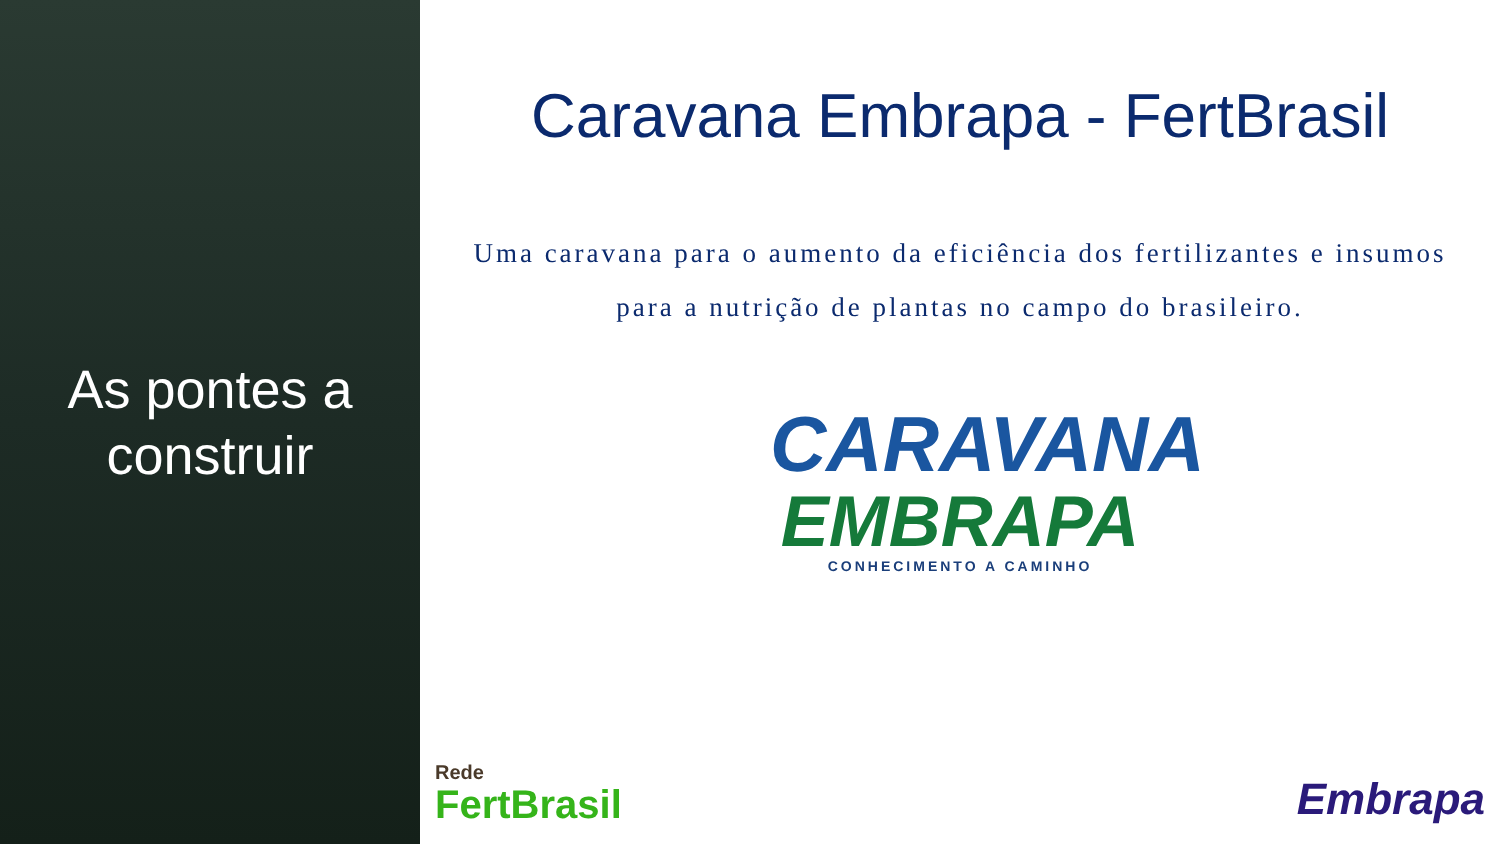As pontes a
construir
Caravana Embrapa - FertBrasil
Uma caravana para o aumento da eficiência dos fertilizantes e insumos para a nutrição de plantas no campo do brasileiro.
CARAVANA
EMBRAPA
CONHECIMENTO A CAMINHO
Rede
FertBrasil
Embrapa